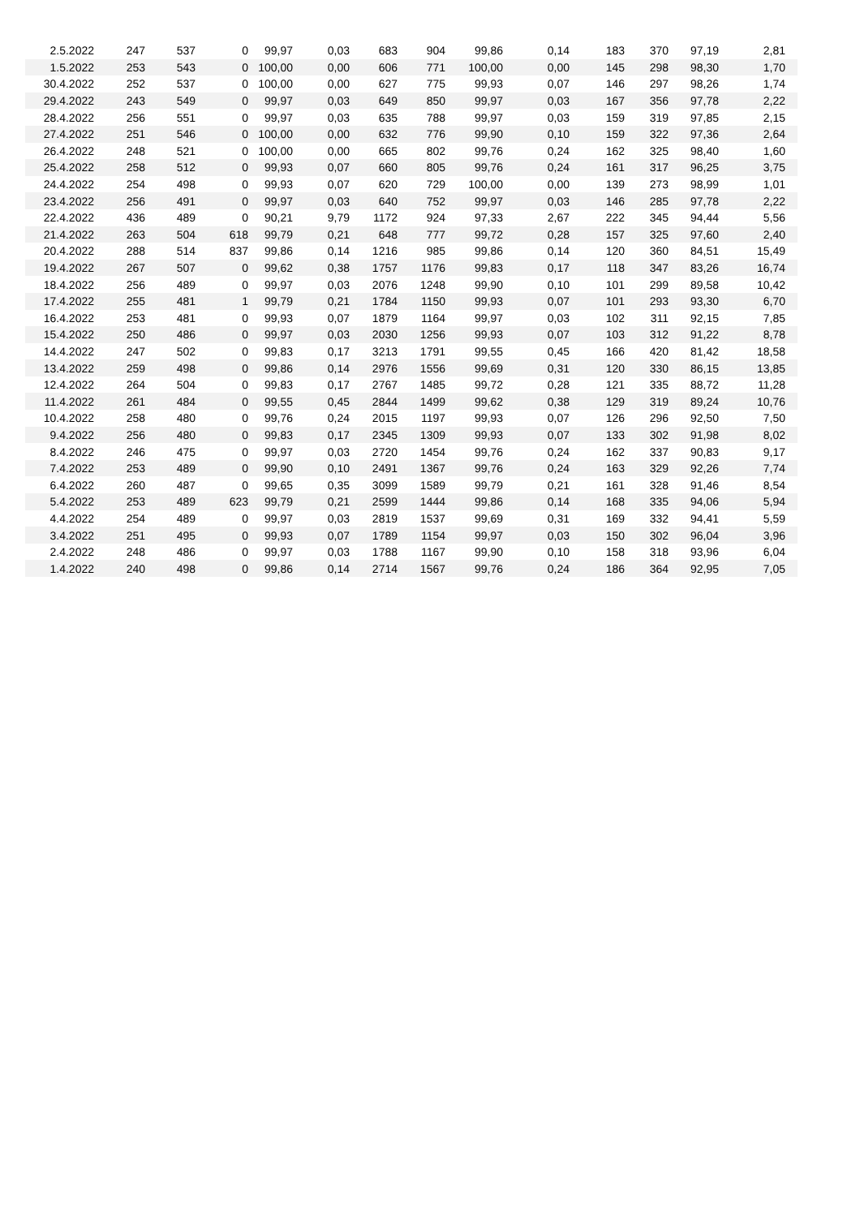| 2.5.2022 | 247 | 537 | 0 | 99,97 | 0,03 | 683 | 904 | 99,86 | 0,14 | 183 | 370 | 97,19 | 2,81 | |
| 1.5.2022 | 253 | 543 | 0 | 100,00 | 0,00 | 606 | 771 | 100,00 | 0,00 | 145 | 298 | 98,30 | 1,70 | |
| 30.4.2022 | 252 | 537 | 0 | 100,00 | 0,00 | 627 | 775 | 99,93 | 0,07 | 146 | 297 | 98,26 | 1,74 | |
| 29.4.2022 | 243 | 549 | 0 | 99,97 | 0,03 | 649 | 850 | 99,97 | 0,03 | 167 | 356 | 97,78 | 2,22 | |
| 28.4.2022 | 256 | 551 | 0 | 99,97 | 0,03 | 635 | 788 | 99,97 | 0,03 | 159 | 319 | 97,85 | 2,15 | |
| 27.4.2022 | 251 | 546 | 0 | 100,00 | 0,00 | 632 | 776 | 99,90 | 0,10 | 159 | 322 | 97,36 | 2,64 | |
| 26.4.2022 | 248 | 521 | 0 | 100,00 | 0,00 | 665 | 802 | 99,76 | 0,24 | 162 | 325 | 98,40 | 1,60 | |
| 25.4.2022 | 258 | 512 | 0 | 99,93 | 0,07 | 660 | 805 | 99,76 | 0,24 | 161 | 317 | 96,25 | 3,75 | |
| 24.4.2022 | 254 | 498 | 0 | 99,93 | 0,07 | 620 | 729 | 100,00 | 0,00 | 139 | 273 | 98,99 | 1,01 | |
| 23.4.2022 | 256 | 491 | 0 | 99,97 | 0,03 | 640 | 752 | 99,97 | 0,03 | 146 | 285 | 97,78 | 2,22 | |
| 22.4.2022 | 436 | 489 | 0 | 90,21 | 9,79 | 1172 | 924 | 97,33 | 2,67 | 222 | 345 | 94,44 | 5,56 | |
| 21.4.2022 | 263 | 504 | 618 | 99,79 | 0,21 | 648 | 777 | 99,72 | 0,28 | 157 | 325 | 97,60 | 2,40 | |
| 20.4.2022 | 288 | 514 | 837 | 99,86 | 0,14 | 1216 | 985 | 99,86 | 0,14 | 120 | 360 | 84,51 | 15,49 | |
| 19.4.2022 | 267 | 507 | 0 | 99,62 | 0,38 | 1757 | 1176 | 99,83 | 0,17 | 118 | 347 | 83,26 | 16,74 | |
| 18.4.2022 | 256 | 489 | 0 | 99,97 | 0,03 | 2076 | 1248 | 99,90 | 0,10 | 101 | 299 | 89,58 | 10,42 | |
| 17.4.2022 | 255 | 481 | 1 | 99,79 | 0,21 | 1784 | 1150 | 99,93 | 0,07 | 101 | 293 | 93,30 | 6,70 | |
| 16.4.2022 | 253 | 481 | 0 | 99,93 | 0,07 | 1879 | 1164 | 99,97 | 0,03 | 102 | 311 | 92,15 | 7,85 | |
| 15.4.2022 | 250 | 486 | 0 | 99,97 | 0,03 | 2030 | 1256 | 99,93 | 0,07 | 103 | 312 | 91,22 | 8,78 | |
| 14.4.2022 | 247 | 502 | 0 | 99,83 | 0,17 | 3213 | 1791 | 99,55 | 0,45 | 166 | 420 | 81,42 | 18,58 | |
| 13.4.2022 | 259 | 498 | 0 | 99,86 | 0,14 | 2976 | 1556 | 99,69 | 0,31 | 120 | 330 | 86,15 | 13,85 | |
| 12.4.2022 | 264 | 504 | 0 | 99,83 | 0,17 | 2767 | 1485 | 99,72 | 0,28 | 121 | 335 | 88,72 | 11,28 | |
| 11.4.2022 | 261 | 484 | 0 | 99,55 | 0,45 | 2844 | 1499 | 99,62 | 0,38 | 129 | 319 | 89,24 | 10,76 | |
| 10.4.2022 | 258 | 480 | 0 | 99,76 | 0,24 | 2015 | 1197 | 99,93 | 0,07 | 126 | 296 | 92,50 | 7,50 | |
| 9.4.2022 | 256 | 480 | 0 | 99,83 | 0,17 | 2345 | 1309 | 99,93 | 0,07 | 133 | 302 | 91,98 | 8,02 | |
| 8.4.2022 | 246 | 475 | 0 | 99,97 | 0,03 | 2720 | 1454 | 99,76 | 0,24 | 162 | 337 | 90,83 | 9,17 | |
| 7.4.2022 | 253 | 489 | 0 | 99,90 | 0,10 | 2491 | 1367 | 99,76 | 0,24 | 163 | 329 | 92,26 | 7,74 | |
| 6.4.2022 | 260 | 487 | 0 | 99,65 | 0,35 | 3099 | 1589 | 99,79 | 0,21 | 161 | 328 | 91,46 | 8,54 | |
| 5.4.2022 | 253 | 489 | 623 | 99,79 | 0,21 | 2599 | 1444 | 99,86 | 0,14 | 168 | 335 | 94,06 | 5,94 | |
| 4.4.2022 | 254 | 489 | 0 | 99,97 | 0,03 | 2819 | 1537 | 99,69 | 0,31 | 169 | 332 | 94,41 | 5,59 | |
| 3.4.2022 | 251 | 495 | 0 | 99,93 | 0,07 | 1789 | 1154 | 99,97 | 0,03 | 150 | 302 | 96,04 | 3,96 | |
| 2.4.2022 | 248 | 486 | 0 | 99,97 | 0,03 | 1788 | 1167 | 99,90 | 0,10 | 158 | 318 | 93,96 | 6,04 | |
| 1.4.2022 | 240 | 498 | 0 | 99,86 | 0,14 | 2714 | 1567 | 99,76 | 0,24 | 186 | 364 | 92,95 | 7,05 | |